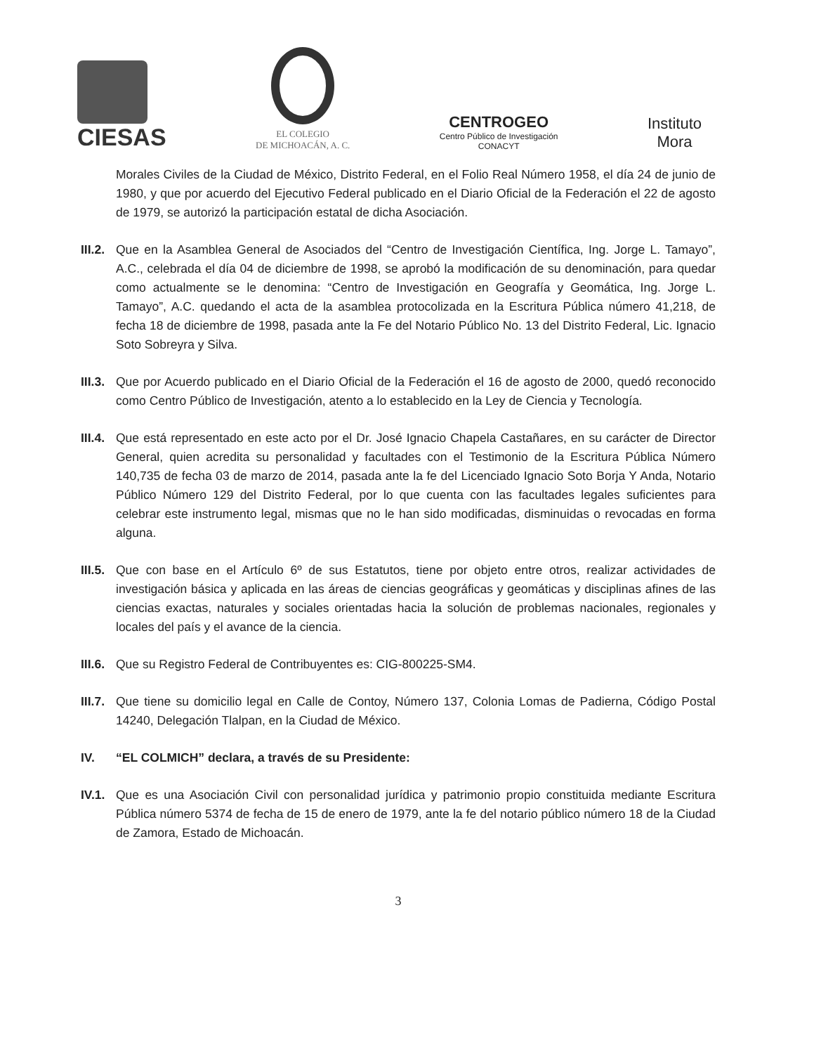CIESAS
EL COLEGIO
DE MICHOACÁN, A. C.
CENTROGEO
Centro Público de Investigación
CONACYT
Instituto
Mora
Morales Civiles de la Ciudad de México, Distrito Federal, en el Folio Real Número 1958, el día 24 de junio de 1980, y que por acuerdo del Ejecutivo Federal publicado en el Diario Oficial de la Federación el 22 de agosto de 1979, se autorizó la participación estatal de dicha Asociación.
III.2.
Que en la Asamblea General de Asociados del “Centro de Investigación Científica, Ing. Jorge L. Tamayo”, A.C., celebrada el día 04 de diciembre de 1998, se aprobó la modificación de su denominación, para quedar como actualmente se le denomina: “Centro de Investigación en Geografía y Geomática, Ing. Jorge L. Tamayo”, A.C. quedando el acta de la asamblea protocolizada en la Escritura Pública número 41,218, de fecha 18 de diciembre de 1998, pasada ante la Fe del Notario Público No. 13 del Distrito Federal, Lic. Ignacio Soto Sobreyra y Silva.
III.3.
Que por Acuerdo publicado en el Diario Oficial de la Federación el 16 de agosto de 2000, quedó reconocido como Centro Público de Investigación, atento a lo establecido en la Ley de Ciencia y Tecnología.
III.4.
Que está representado en este acto por el Dr. José Ignacio Chapela Castañares, en su carácter de Director General, quien acredita su personalidad y facultades con el Testimonio de la Escritura Pública Número 140,735 de fecha 03 de marzo de 2014, pasada ante la fe del Licenciado Ignacio Soto Borja Y Anda, Notario Público Número 129 del Distrito Federal, por lo que cuenta con las facultades legales suficientes para celebrar este instrumento legal, mismas que no le han sido modificadas, disminuidas o revocadas en forma alguna.
III.5.
Que con base en el Artículo 6º de sus Estatutos, tiene por objeto entre otros, realizar actividades de investigación básica y aplicada en las áreas de ciencias geográficas y geomáticas y disciplinas afines de las ciencias exactas, naturales y sociales orientadas hacia la solución de problemas nacionales, regionales y locales del país y el avance de la ciencia.
III.6.
Que su Registro Federal de Contribuyentes es: CIG-800225-SM4.
III.7.
Que tiene su domicilio legal en Calle de Contoy, Número 137, Colonia Lomas de Padierna, Código Postal 14240, Delegación Tlalpan, en la Ciudad de México.
IV. “EL COLMICH” declara, a través de su Presidente:
IV.1.
Que es una Asociación Civil con personalidad jurídica y patrimonio propio constituida mediante Escritura Pública número 5374 de fecha de 15 de enero de 1979, ante la fe del notario público número 18 de la Ciudad de Zamora, Estado de Michoacán.
3